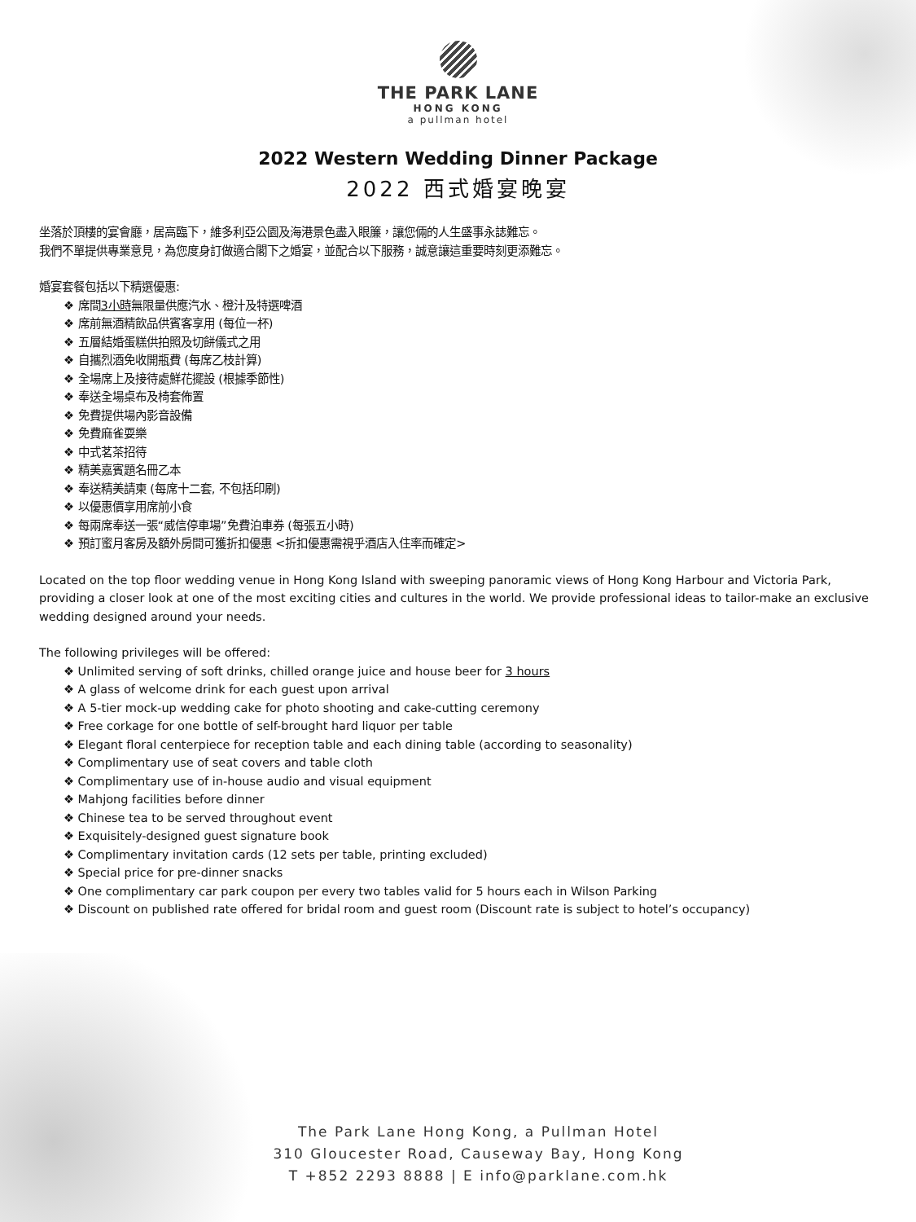THE PARK LANE
HONG KONG
a pullman hotel
2022 Western Wedding Dinner Package
2022 西式婚宴晚宴
坐落於頂樓的宴會廳，居高臨下，維多利亞公園及海港景色盡入眼簾，讓您倆的人生盛事永誌難忘。
我們不單提供專業意見，為您度身訂做適合閣下之婚宴，並配合以下服務，誠意讓這重要時刻更添難忘。
婚宴套餐包括以下精選優惠:
❖ 席間3小時無限量供應汽水、橙汁及特選啤酒
❖ 席前無酒精飲品供賓客享用 (每位一杯)
❖ 五層結婚蛋糕供拍照及切餅儀式之用
❖ 自攜烈酒免收開瓶費 (每席乙枝計算)
❖ 全場席上及接待處鮮花擺設 (根據季節性)
❖ 奉送全場桌布及椅套佈置
❖ 免費提供場內影音設備
❖ 免費麻雀耍樂
❖ 中式茗茶招待
❖ 精美嘉賓題名冊乙本
❖ 奉送精美請柬 (每席十二套, 不包括印刷)
❖ 以優惠價享用席前小食
❖ 每兩席奉送一張“威信停車場”免費泊車券 (每張五小時)
❖ 預訂蜜月客房及額外房間可獲折扣優惠 <折扣優惠需視乎酒店入住率而確定>
Located on the top floor wedding venue in Hong Kong Island with sweeping panoramic views of Hong Kong Harbour and Victoria Park, providing a closer look at one of the most exciting cities and cultures in the world. We provide professional ideas to tailor-make an exclusive wedding designed around your needs.
The following privileges will be offered:
❖ Unlimited serving of soft drinks, chilled orange juice and house beer for 3 hours
❖ A glass of welcome drink for each guest upon arrival
❖ A 5-tier mock-up wedding cake for photo shooting and cake-cutting ceremony
❖ Free corkage for one bottle of self-brought hard liquor per table
❖ Elegant floral centerpiece for reception table and each dining table (according to seasonality)
❖ Complimentary use of seat covers and table cloth
❖ Complimentary use of in-house audio and visual equipment
❖ Mahjong facilities before dinner
❖ Chinese tea to be served throughout event
❖ Exquisitely-designed guest signature book
❖ Complimentary invitation cards (12 sets per table, printing excluded)
❖ Special price for pre-dinner snacks
❖ One complimentary car park coupon per every two tables valid for 5 hours each in Wilson Parking
❖ Discount on published rate offered for bridal room and guest room (Discount rate is subject to hotel’s occupancy)
The Park Lane Hong Kong, a Pullman Hotel
310 Gloucester Road, Causeway Bay, Hong Kong
T +852 2293 8888 | E info@parklane.com.hk